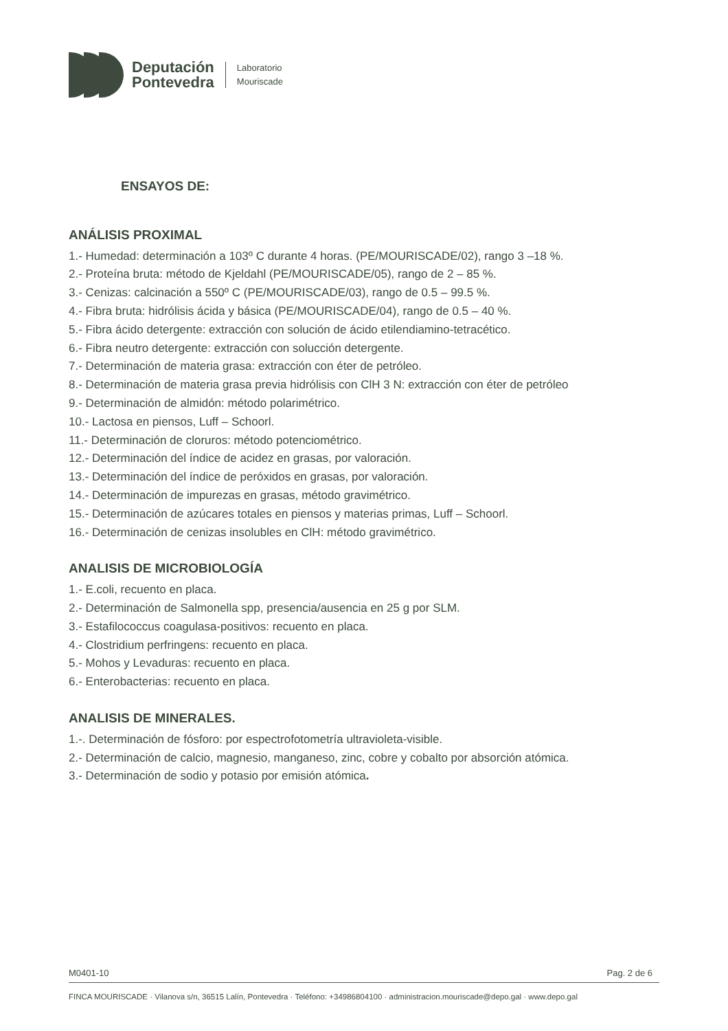Deputación
Pontevedra
Laboratorio
Mouriscade
ENSAYOS DE:
ANÁLISIS PROXIMAL
1.- Humedad: determinación a 103º C durante 4 horas. (PE/MOURISCADE/02), rango 3 –18 %.
2.- Proteína bruta: método de Kjeldahl (PE/MOURISCADE/05), rango de 2 – 85 %.
3.- Cenizas: calcinación a 550º C (PE/MOURISCADE/03), rango de 0.5 – 99.5 %.
4.- Fibra bruta: hidrólisis ácida y básica (PE/MOURISCADE/04), rango de 0.5 – 40 %.
5.- Fibra ácido detergente: extracción con solución de ácido etilendiamino-tetracético.
6.- Fibra neutro detergente: extracción con solucción detergente.
7.- Determinación de materia grasa: extracción con éter de petróleo.
8.- Determinación de materia grasa previa hidrólisis con ClH 3 N: extracción con éter de petróleo
9.- Determinación de almidón: método polarimétrico.
10.- Lactosa en piensos, Luff – Schoorl.
11.- Determinación de cloruros: método potenciométrico.
12.- Determinación del índice de acidez en grasas, por valoración.
13.- Determinación del índice de peróxidos en grasas, por valoración.
14.- Determinación de impurezas en grasas, método gravimétrico.
15.- Determinación de azúcares totales en piensos y materias primas, Luff – Schoorl.
16.- Determinación de cenizas insolubles en ClH: método gravimétrico.
ANALISIS DE MICROBIOLOGÍA
1.- E.coli, recuento en placa.
2.- Determinación de Salmonella spp, presencia/ausencia en 25 g por SLM.
3.- Estafilococcus coagulasa-positivos: recuento en placa.
4.- Clostridium perfringens: recuento en placa.
5.- Mohos y Levaduras: recuento en placa.
6.- Enterobacterias: recuento en placa.
ANALISIS DE MINERALES.
1.-. Determinación de fósforo: por espectrofotometría ultravioleta-visible.
2.- Determinación de calcio, magnesio, manganeso, zinc, cobre y cobalto por absorción atómica.
3.- Determinación de sodio y potasio por emisión atómica.
M0401-10 Pag. 2 de 6
FINCA MOURISCADE · Vilanova s/n, 36515 Lalín, Pontevedra · Teléfono: +34986804100 · administracion.mouriscade@depo.gal · www.depo.gal